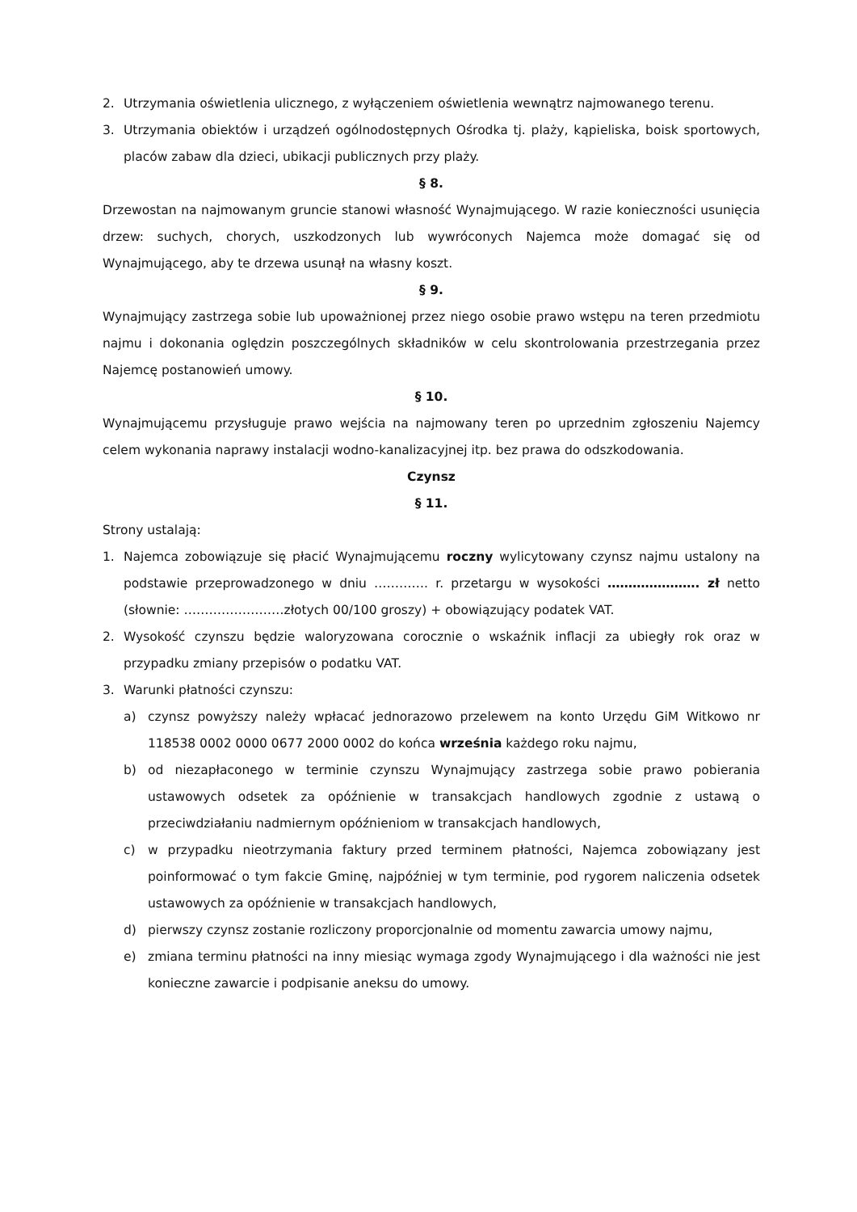2. Utrzymania oświetlenia ulicznego, z wyłączeniem oświetlenia wewnątrz najmowanego terenu.
3. Utrzymania obiektów i urządzeń ogólnodostępnych Ośrodka tj. plaży, kąpieliska, boisk sportowych, placów zabaw dla dzieci, ubikacji publicznych przy plaży.
§ 8.
Drzewostan na najmowanym gruncie stanowi własność Wynajmującego. W razie konieczności usunięcia drzew: suchych, chorych, uszkodzonych lub wywróconych Najemca może domagać się od Wynajmującego, aby te drzewa usunął na własny koszt.
§ 9.
Wynajmujący zastrzega sobie lub upoważnionej przez niego osobie prawo wstępu na teren przedmiotu najmu i dokonania oględzin poszczególnych składników w celu skontrolowania przestrzegania przez Najemcę postanowień umowy.
§ 10.
Wynajmującemu przysługuje prawo wejścia na najmowany teren po uprzednim zgłoszeniu Najemcy celem wykonania naprawy instalacji wodno-kanalizacyjnej itp. bez prawa do odszkodowania.
Czynsz
§ 11.
Strony ustalają:
1. Najemca zobowiązuje się płacić Wynajmującemu roczny wylicytowany czynsz najmu ustalony na podstawie przeprowadzonego w dniu …………. r. przetargu w wysokości …………………. zł netto (słownie: ……………………złotych 00/100 groszy) + obowiązujący podatek VAT.
2. Wysokość czynszu będzie waloryzowana corocznie o wskaźnik inflacji za ubiegły rok oraz w przypadku zmiany przepisów o podatku VAT.
3. Warunki płatności czynszu:
a) czynsz powyższy należy wpłacać jednorazowo przelewem na konto Urzędu GiM Witkowo nr 118538 0002 0000 0677 2000 0002 do końca września każdego roku najmu,
b) od niezapłaconego w terminie czynszu Wynajmujący zastrzega sobie prawo pobierania ustawowych odsetek za opóźnienie w transakcjach handlowych zgodnie z ustawą o przeciwdziałaniu nadmiernym opóźnieniom w transakcjach handlowych,
c) w przypadku nieotrzymania faktury przed terminem płatności, Najemca zobowiązany jest poinformować o tym fakcie Gminę, najpóźniej w tym terminie, pod rygorem naliczenia odsetek ustawowych za opóźnienie w transakcjach handlowych,
d) pierwszy czynsz zostanie rozliczony proporcjonalnie od momentu zawarcia umowy najmu,
e) zmiana terminu płatności na inny miesiąc wymaga zgody Wynajmującego i dla ważności nie jest konieczne zawarcie i podpisanie aneksu do umowy.